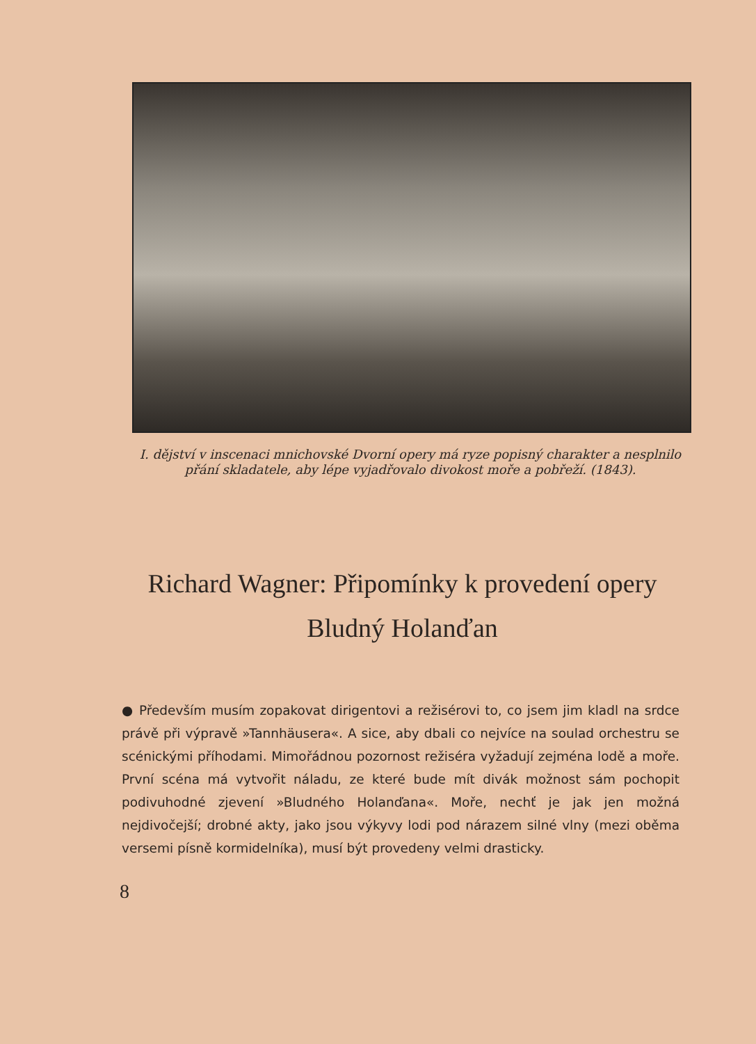I. dějství v inscenaci mnichovské Dvorní opery má ryze popisný charakter a nesplnilo přání skladatele, aby lépe vyjadřovalo divokost moře a pobřeží. (1843).
Richard Wagner: Připomínky k provedení opery Bludný Holanďan
● Především musím zopakovat dirigentovi a režisérovi to, co jsem jim kladl na srdce právě při výpravě »Tannhäusera«. A sice, aby dbali co nejvíce na soulad orchestru se scénickými příhodami. Mimořádnou pozornost režiséra vyžadují zejména lodě a moře. První scéna má vytvořit náladu, ze které bude mít divák možnost sám pochopit podivuhodné zjevení »Bludného Holanďana«. Moře, nechť je jak jen možná nejdivočejší; drobné akty, jako jsou výkyvy lodi pod nárazem silné vlny (mezi oběma versemi písně kormidelníka), musí být provedeny velmi drasticky.
8